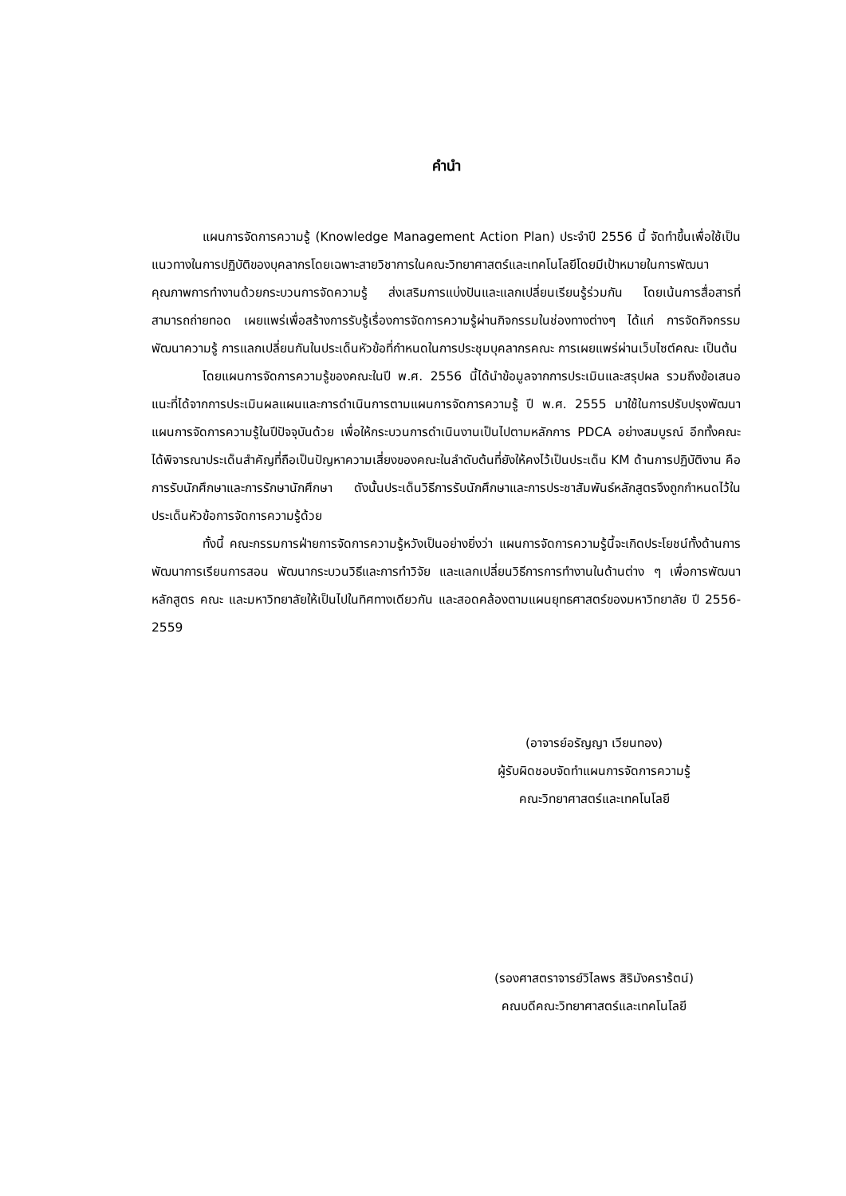คำนำ
แผนการจัดการความรู้ (Knowledge Management Action Plan) ประจำปี 2556 นี้ จัดทำขึ้นเพื่อใช้เป็นแนวทางในการปฏิบัติของบุคลากรโดยเฉพาะสายวิชาการในคณะวิทยาศาสตร์และเทคโนโลยีโดยมีเป้าหมายในการพัฒนาคุณภาพการทำงานด้วยกระบวนการจัดความรู้ ส่งเสริมการแบ่งปันและแลกเปลี่ยนเรียนรู้ร่วมกัน โดยเน้นการสื่อสารที่สามารถถ่ายทอด เผยแพร่เพื่อสร้างการรับรู้เรื่องการจัดการความรู้ผ่านกิจกรรมในช่องทางต่างๆ ได้แก่ การจัดกิจกรรมพัฒนาความรู้ การแลกเปลี่ยนกันในประเด็นหัวข้อที่กำหนดในการประชุมบุคลากรคณะ การเผยแพร่ผ่านเว็บไซต์คณะ เป็นต้น
โดยแผนการจัดการความรู้ของคณะในปี พ.ศ. 2556 นี้ได้นำข้อมูลจากการประเมินและสรุปผล รวมถึงข้อเสนอแนะที่ได้จากการประเมินผลแผนและการดำเนินการตามแผนการจัดการความรู้ ปี พ.ศ. 2555 มาใช้ในการปรับปรุงพัฒนาแผนการจัดการความรู้ในปีปัจจุบันด้วย เพื่อให้กระบวนการดำเนินงานเป็นไปตามหลักการ PDCA อย่างสมบูรณ์ อีกทั้งคณะได้พิจารณาประเด็นสำคัญที่ถือเป็นปัญหาความเสี่ยงของคณะในลำดับต้นที่ยังให้คงไว้เป็นประเด็น KM ด้านการปฏิบัติงาน คือ การรับนักศึกษาและการรักษานักศึกษา ดังนั้นประเด็นวิธีการรับนักศึกษาและการประชาสัมพันธ์หลักสูตรจึงถูกกำหนดไว้ในประเด็นหัวข้อการจัดการความรู้ด้วย
ทั้งนี้ คณะกรรมการฝ่ายการจัดการความรู้หวังเป็นอย่างยิ่งว่า แผนการจัดการความรู้นี้จะเกิดประโยชน์ทั้งด้านการพัฒนาการเรียนการสอน พัฒนากระบวนวิธีและการทำวิจัย และแลกเปลี่ยนวิธีการการทำงานในด้านต่าง ๆ เพื่อการพัฒนาหลักสูตร คณะ และมหาวิทยาลัยให้เป็นไปในทิศทางเดียวกัน และสอดคล้องตามแผนยุทธศาสตร์ของมหาวิทยาลัย ปี 2556-2559
(อาจารย์อรัญญา เวียนทอง)
ผู้รับผิดชอบจัดทำแผนการจัดการความรู้
คณะวิทยาศาสตร์และเทคโนโลยี
(รองศาสตราจารย์วิไลพร สิริมังคราร้ตน์)
คณบดีคณะวิทยาศาสตร์และเทคโนโลยี